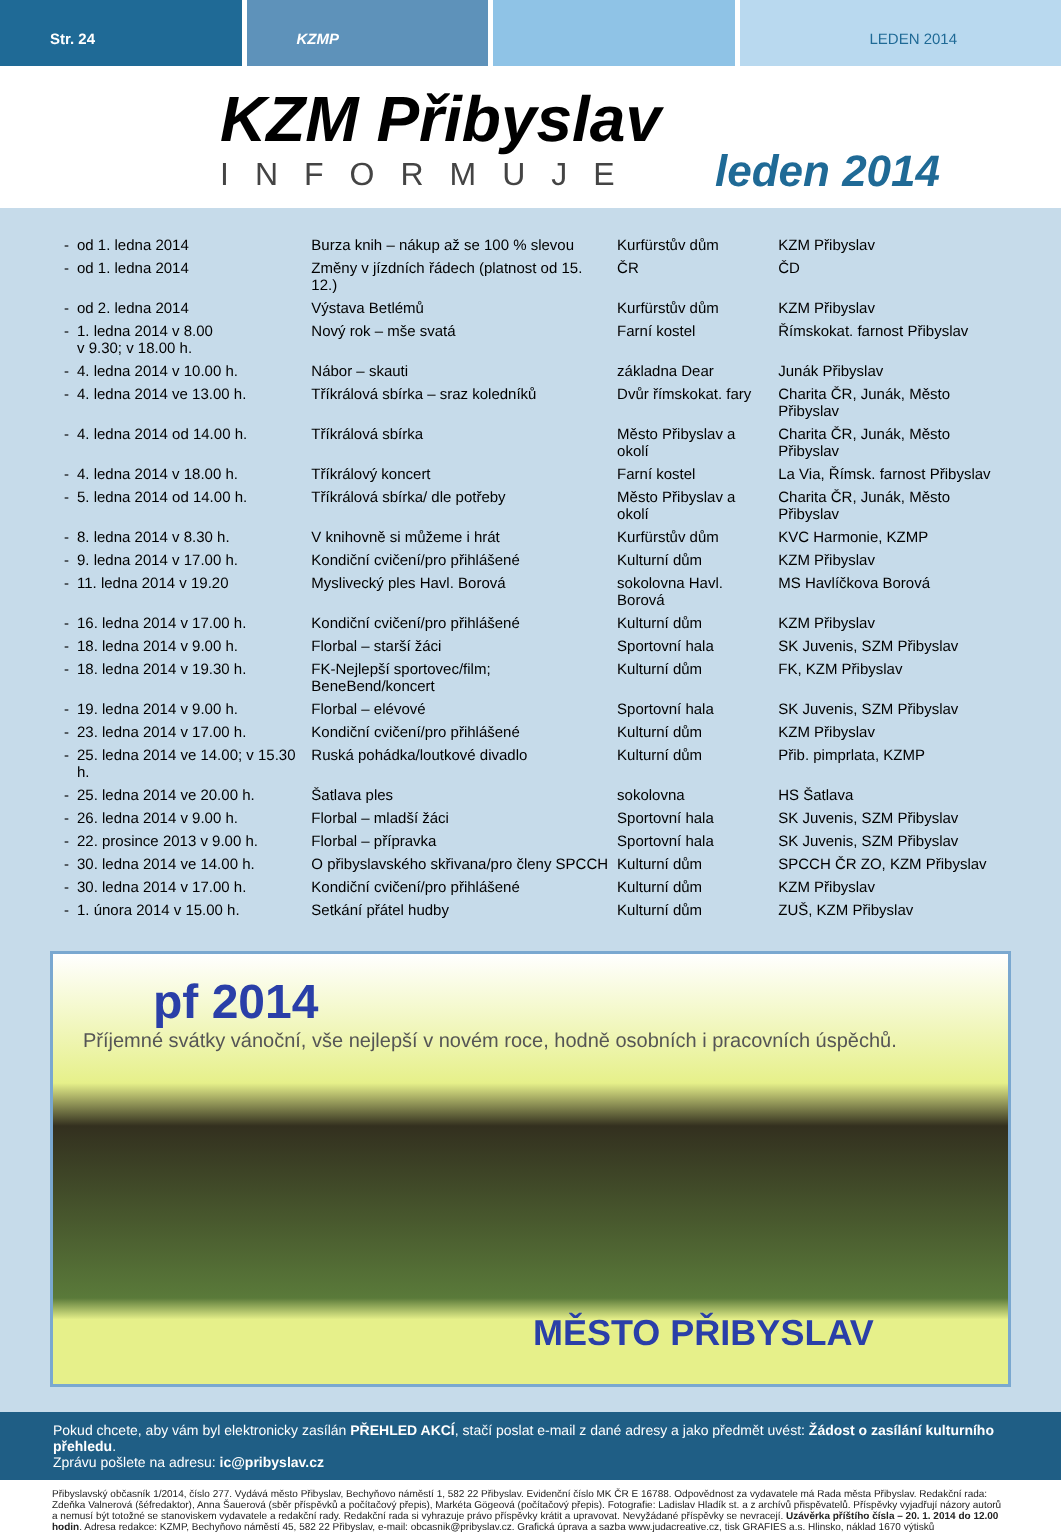Str. 24 KZMP LEDEN 2014
KZM Přibyslav
INFORMUJE
leden 2014
| - | od 1. ledna 2014 | Burza knih – nákup až se 100 % slevou | Kurfürstův dům | KZM Přibyslav |
| - | od 1. ledna 2014 | Změny v jízdních řádech (platnost od 15. 12.) | ČR | ČD |
| - | od 2. ledna 2014 | Výstava Betlémů | Kurfürstův dům | KZM Přibyslav |
| - | 1. ledna 2014 v 8.00 v 9.30; v 18.00 h. | Nový rok – mše svatá | Farní kostel | Římskokat. farnost Přibyslav |
| - | 4. ledna 2014 v 10.00 h. | Nábor – skauti | základna Dear | Junák Přibyslav |
| - | 4. ledna 2014 ve 13.00 h. | Tříkrálová sbírka – sraz koledníků | Dvůr římskokat. fary | Charita ČR, Junák, Město Přibyslav |
| - | 4. ledna 2014 od 14.00 h. | Tříkrálová sbírka | Město Přibyslav a okolí | Charita ČR, Junák, Město Přibyslav |
| - | 4. ledna 2014 v 18.00 h. | Tříkrálový koncert | Farní kostel | La Via, Římsk. farnost Přibyslav |
| - | 5. ledna 2014 od 14.00 h. | Tříkrálová sbírka/ dle potřeby | Město Přibyslav a okolí | Charita ČR, Junák, Město Přibyslav |
| - | 8. ledna 2014 v 8.30 h. | V knihovně si můžeme i hrát | Kurfürstův dům | KVC Harmonie, KZMP |
| - | 9. ledna 2014 v 17.00 h. | Kondiční cvičení/pro přihlášené | Kulturní dům | KZM Přibyslav |
| - | 11. ledna 2014 v 19.20 | Myslivecký ples Havl. Borová | sokolovna Havl. Borová | MS Havlíčkova Borová |
| - | 16. ledna 2014 v 17.00 h. | Kondiční cvičení/pro přihlášené | Kulturní dům | KZM Přibyslav |
| - | 18. ledna 2014 v 9.00 h. | Florbal – starší žáci | Sportovní hala | SK Juvenis, SZM Přibyslav |
| - | 18. ledna 2014 v 19.30 h. | FK-Nejlepší sportovec/film; BeneBend/koncert | Kulturní dům | FK, KZM Přibyslav |
| - | 19. ledna 2014 v 9.00 h. | Florbal – elévové | Sportovní hala | SK Juvenis, SZM Přibyslav |
| - | 23. ledna 2014 v 17.00 h. | Kondiční cvičení/pro přihlášené | Kulturní dům | KZM Přibyslav |
| - | 25. ledna 2014 ve 14.00; v 15.30 h. | Ruská pohádka/loutkové divadlo | Kulturní dům | Přib. pimprlata, KZMP |
| - | 25. ledna 2014 ve 20.00 h. | Šatlava ples | sokolovna | HS Šatlava |
| - | 26. ledna 2014 v 9.00 h. | Florbal – mladší žáci | Sportovní hala | SK Juvenis, SZM Přibyslav |
| - | 22. prosince 2013 v 9.00 h. | Florbal – přípravka | Sportovní hala | SK Juvenis, SZM Přibyslav |
| - | 30. ledna 2014 ve 14.00 h. | O přibyslavského skřivana/pro členy SPCCH | Kulturní dům | SPCCH ČR ZO, KZM Přibyslav |
| - | 30. ledna 2014 v 17.00 h. | Kondiční cvičení/pro přihlášené | Kulturní dům | KZM Přibyslav |
| - | 1. února 2014 v 15.00 h. | Setkání přátel hudby | Kulturní dům | ZUŠ, KZM Přibyslav |
pf 2014
Příjemné svátky vánoční, vše nejlepší v novém roce, hodně osobních i pracovních úspěchů.
MĚSTO PŘIBYSLAV
Pokud chcete, aby vám byl elektronicky zasílán PŘEHLED AKCÍ, stačí poslat e-mail z dané adresy a jako předmět uvést: Žádost o zasílání kulturního přehledu.
Zprávu pošlete na adresu: ic@pribyslav.cz
Přibyslavský občasník 1/2014, číslo 277. Vydává město Přibyslav, Bechyňovo náměstí 1, 582 22 Přibyslav. Evidenční číslo MK ČR E 16788. Odpovědnost za vydavatele má Rada města Přibyslav. Redakční rada: Zdeňka Valnerová (šéfredaktor), Anna Šauerová (sběr příspěvků a počítačový přepis), Markéta Gögeová (počítačový přepis). Fotografie: Ladislav Hladík st. a z archívů přispěvatelů. Příspěvky vyjadřují názory autorů a nemusí být totožné se stanoviskem vydavatele a redakční rady. Redakční rada si vyhrazuje právo příspěvky krátit a upravovat. Nevyžádané příspěvky se nevracejí. Uzávěrka příštího čísla – 20. 1. 2014 do 12.00 hodin. Adresa redakce: KZMP, Bechyňovo náměstí 45, 582 22 Přibyslav, e-mail: obcasnik@pribyslav.cz. Grafická úprava a sazba www.judacreative.cz, tisk GRAFIES a.s. Hlinsko, náklad 1670 výtisků